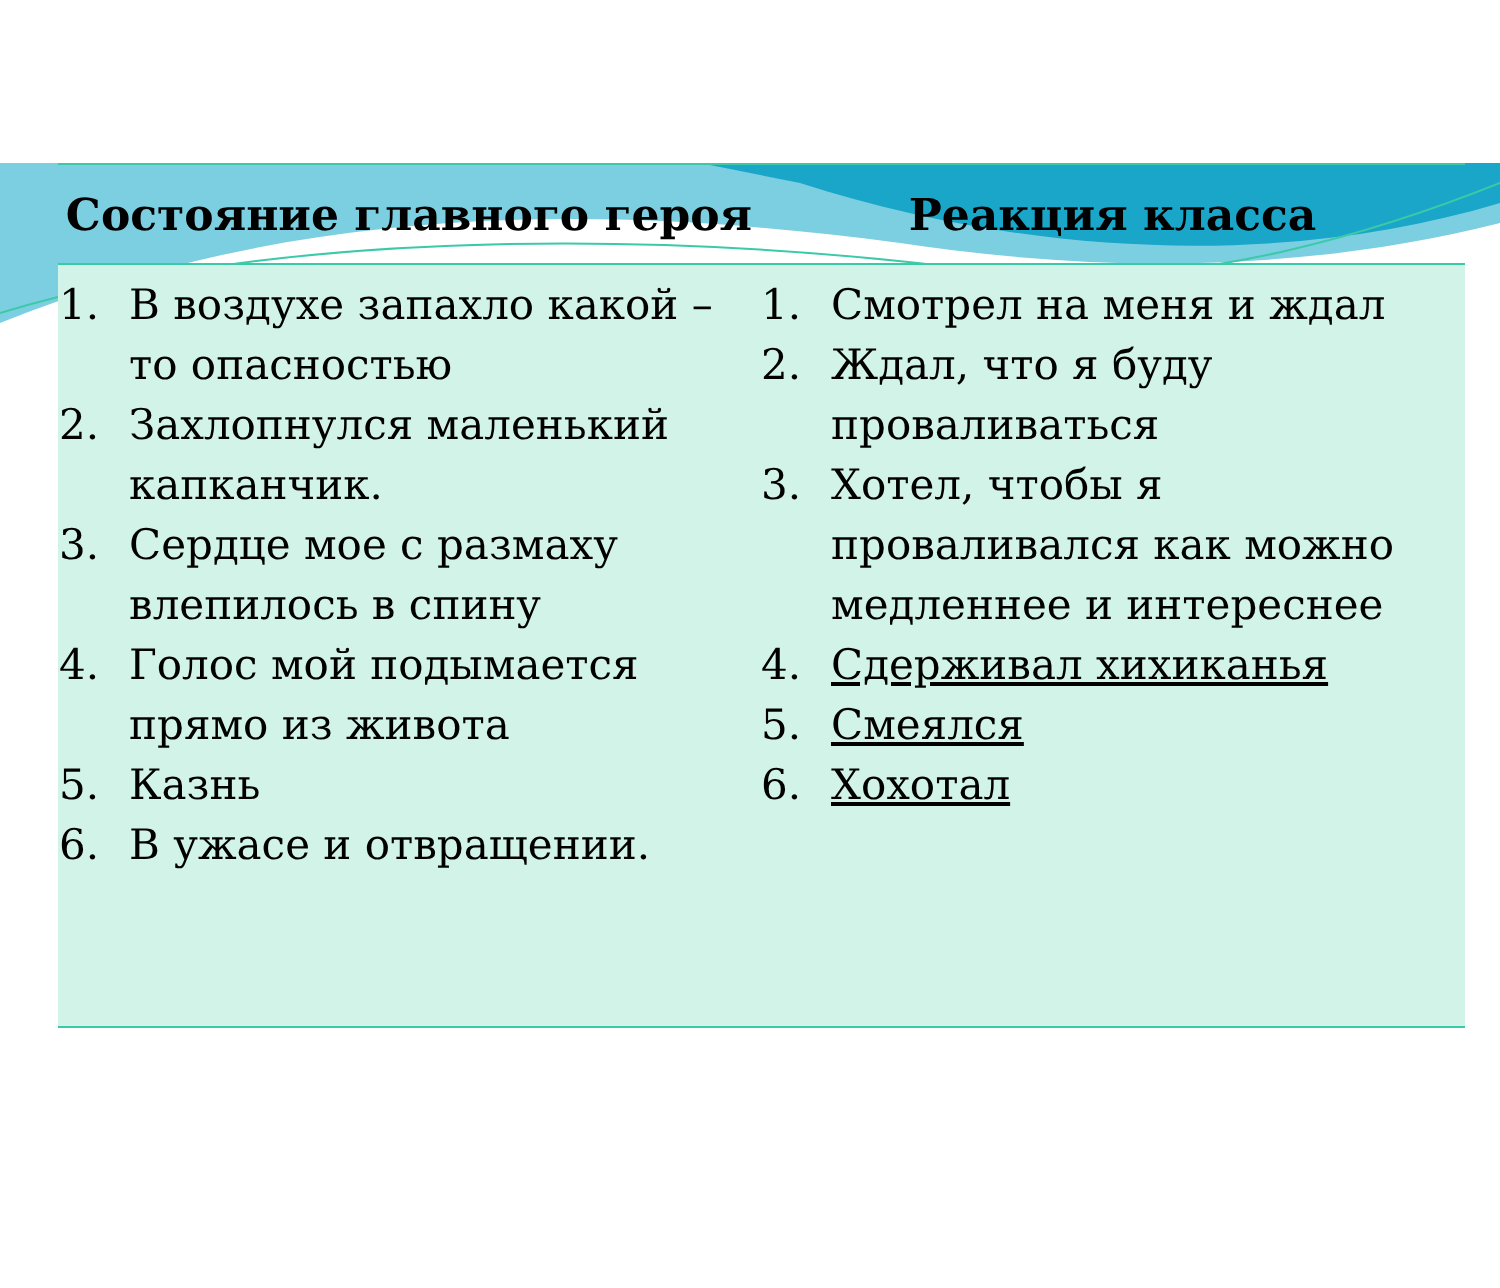| Состояние главного героя | Реакция класса |
| --- | --- |
| 1. В воздухе запахло какой – то опасностью 2. Захлопнулся маленький капканчик. 3. Сердце мое с размаху влепилось в спину 4. Голос мой подымается прямо из живота 5. Казнь 6. В ужасе и отвращении. | 1. Смотрел на меня и ждал 2. Ждал, что я буду проваливаться 3. Хотел, чтобы я проваливался как можно медленнее и интереснее 4. Сдерживал хихиканья 5. Смеялся 6. Хохотал |